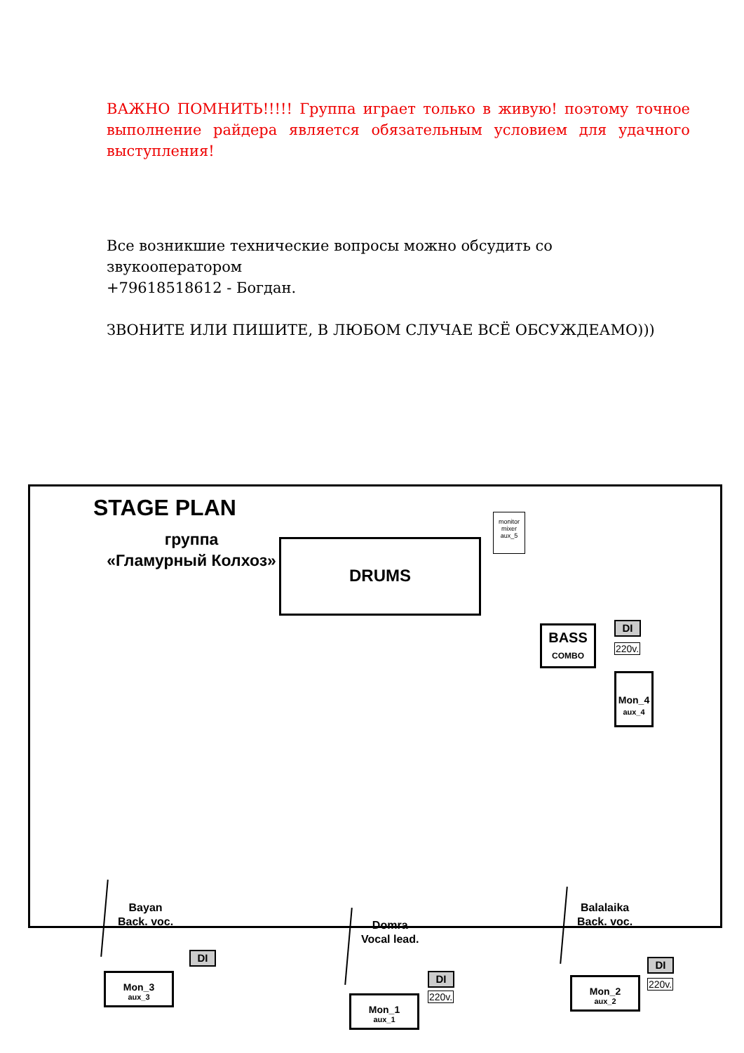ВАЖНО ПОМНИТЬ!!!!! Группа играет только в живую! поэтому точное выполнение райдера является обязательным условием для удачного выступления!
Все возникшие технические вопросы можно обсудить со звукооператором
+79618518612 - Богдан.
ЗВОНИТЕ ИЛИ ПИШИТЕ, В ЛЮБОМ СЛУЧАЕ ВСЁ ОБСУЖДЕАМО)))
STAGE PLAN
группа
«Гламурный Колхоз»
DRUMS
monitor
mixer
aux_5
BASS
COMBO
DI
220v.
Mon_4
aux_4
Bayan
Back. voc.
DI
Mon_3
aux_3
Domra
Vocal lead.
DI
220v.
Mon_1
aux_1
Balalaika
Back. voc.
DI
220v.
Mon_2
aux_2